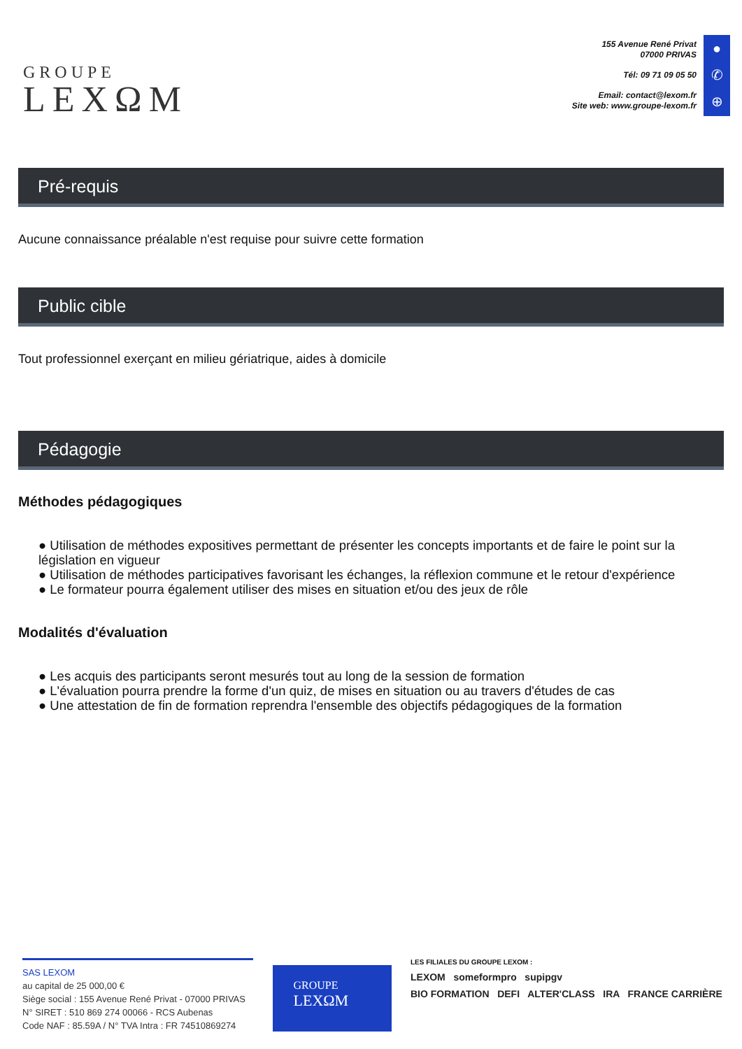GROUPE
LEXΩM
155 Avenue René Privat
07000 PRIVAS
Tél: 09 71 09 05 50
Email: contact@lexom.fr
Site web: www.groupe-lexom.fr
●
✆
⊕
Pré-requis
Aucune connaissance préalable n'est requise pour suivre cette formation
Public cible
Tout professionnel exerçant en milieu gériatrique, aides à domicile
Pédagogie
Méthodes pédagogiques
● Utilisation de méthodes expositives permettant de présenter les concepts importants et de faire le point sur la législation en vigueur
● Utilisation de méthodes participatives favorisant les échanges, la réflexion commune et le retour d'expérience
● Le formateur pourra également utiliser des mises en situation et/ou des jeux de rôle
Modalités d'évaluation
● Les acquis des participants seront mesurés tout au long de la session de formation
● L'évaluation pourra prendre la forme d'un quiz, de mises en situation ou au travers d'études de cas
● Une attestation de fin de formation reprendra l'ensemble des objectifs pédagogiques de la formation
SAS LEXOM
au capital de 25 000,00 €
Siège social : 155 Avenue René Privat - 07000 PRIVAS
N° SIRET : 510 869 274 00066 - RCS Aubenas
Code NAF : 85.59A / N° TVA Intra : FR 74510869274
GROUPE
LEXΩM
LES FILIALES DU GROUPE LEXOM :
LEXOM someformpro supipgv
BIO FORMATION DEFI ALTER'CLASS IRA FRANCE CARRIÈRE